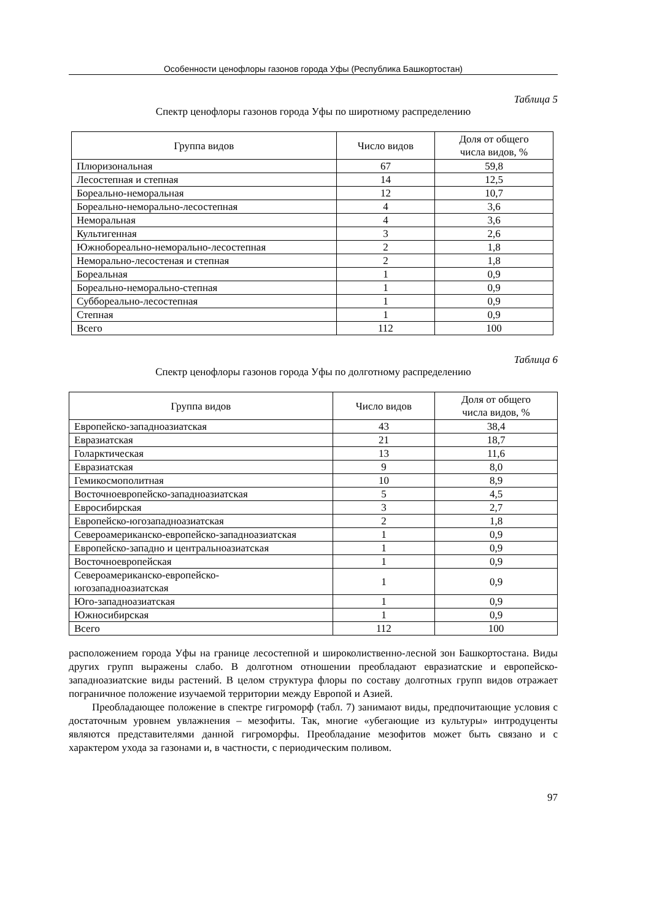Особенности ценофлоры газонов города Уфы (Республика Башкортостан)
Таблица 5
Спектр ценофлоры газонов города Уфы по широтному распределению
| Группа видов | Число видов | Доля от общего числа видов, % |
| --- | --- | --- |
| Плюризональная | 67 | 59,8 |
| Лесостепная и степная | 14 | 12,5 |
| Бореально-неморальная | 12 | 10,7 |
| Бореально-неморально-лесостепная | 4 | 3,6 |
| Неморальная | 4 | 3,6 |
| Культигенная | 3 | 2,6 |
| Южнобореально-неморально-лесостепная | 2 | 1,8 |
| Неморально-лесостеная и степная | 2 | 1,8 |
| Бореальная | 1 | 0,9 |
| Бореально-неморально-степная | 1 | 0,9 |
| Суббореально-лесостепная | 1 | 0,9 |
| Степная | 1 | 0,9 |
| Всего | 112 | 100 |
Таблица 6
Спектр ценофлоры газонов города Уфы по долготному распределению
| Группа видов | Число видов | Доля от общего числа видов, % |
| --- | --- | --- |
| Европейско-западноазиатская | 43 | 38,4 |
| Евразиатская | 21 | 18,7 |
| Голарктическая | 13 | 11,6 |
| Евразиатская | 9 | 8,0 |
| Гемикосмополитная | 10 | 8,9 |
| Восточноевропейско-западноазиатская | 5 | 4,5 |
| Евросибирская | 3 | 2,7 |
| Европейско-югозападноазиатская | 2 | 1,8 |
| Североамериканско-европейско-западноазиатская | 1 | 0,9 |
| Европейско-западно и центральноазиатская | 1 | 0,9 |
| Восточноевропейская | 1 | 0,9 |
| Североамериканско-европейско- югозападноазиатская | 1 | 0,9 |
| Юго-западноазиатская | 1 | 0,9 |
| Южносибирская | 1 | 0,9 |
| Всего | 112 | 100 |
расположением города Уфы на границе лесостепной и широколиственно-лесной зон Башкортостана. Виды других групп выражены слабо. В долготном отношении преобладают евразиатские и европейско-западноазиатские виды растений. В целом структура флоры по составу долготных групп видов отражает пограничное положение изучаемой территории между Европой и Азией.
Преобладающее положение в спектре гигроморф (табл. 7) занимают виды, предпочитающие условия с достаточным уровнем увлажнения – мезофиты. Так, многие «убегающие из культуры» интродуценты являются представителями данной гигроморфы. Преобладание мезофитов может быть связано и с характером ухода за газонами и, в частности, с периодическим поливом.
97